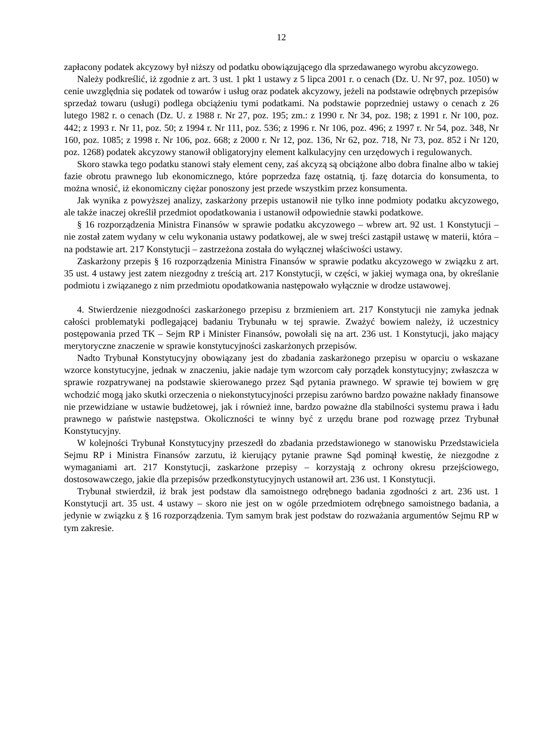12
zapłacony podatek akcyzowy był niższy od podatku obowiązującego dla sprzedawanego wyrobu akcyzowego.
Należy podkreślić, iż zgodnie z art. 3 ust. 1 pkt 1 ustawy z 5 lipca 2001 r. o cenach (Dz. U. Nr 97, poz. 1050) w cenie uwzględnia się podatek od towarów i usług oraz podatek akcyzowy, jeżeli na podstawie odrębnych przepisów sprzedaż towaru (usługi) podlega obciążeniu tymi podatkami. Na podstawie poprzedniej ustawy o cenach z 26 lutego 1982 r. o cenach (Dz. U. z 1988 r. Nr 27, poz. 195; zm.: z 1990 r. Nr 34, poz. 198; z 1991 r. Nr 100, poz. 442; z 1993 r. Nr 11, poz. 50; z 1994 r. Nr 111, poz. 536; z 1996 r. Nr 106, poz. 496; z 1997 r. Nr 54, poz. 348, Nr 160, poz. 1085; z 1998 r. Nr 106, poz. 668; z 2000 r. Nr 12, poz. 136, Nr 62, poz. 718, Nr 73, poz. 852 i Nr 120, poz. 1268) podatek akcyzowy stanowił obligatoryjny element kalkulacyjny cen urzędowych i regulowanych.
Skoro stawka tego podatku stanowi stały element ceny, zaś akcyzą są obciążone albo dobra finalne albo w takiej fazie obrotu prawnego lub ekonomicznego, które poprzedza fazę ostatnią, tj. fazę dotarcia do konsumenta, to można wnosić, iż ekonomiczny ciężar ponoszony jest przede wszystkim przez konsumenta.
Jak wynika z powyższej analizy, zaskarżony przepis ustanowił nie tylko inne podmioty podatku akcyzowego, ale także inaczej określił przedmiot opodatkowania i ustanowił odpowiednie stawki podatkowe.
§ 16 rozporządzenia Ministra Finansów w sprawie podatku akcyzowego – wbrew art. 92 ust. 1 Konstytucji – nie został zatem wydany w celu wykonania ustawy podatkowej, ale w swej treści zastąpił ustawę w materii, która – na podstawie art. 217 Konstytucji – zastrzeżona została do wyłącznej właściwości ustawy.
Zaskarżony przepis § 16 rozporządzenia Ministra Finansów w sprawie podatku akcyzowego w związku z art. 35 ust. 4 ustawy jest zatem niezgodny z treścią art. 217 Konstytucji, w części, w jakiej wymaga ona, by określanie podmiotu i związanego z nim przedmiotu opodatkowania następowało wyłącznie w drodze ustawowej.
4. Stwierdzenie niezgodności zaskarżonego przepisu z brzmieniem art. 217 Konstytucji nie zamyka jednak całości problematyki podlegającej badaniu Trybunału w tej sprawie. Zważyć bowiem należy, iż uczestnicy postępowania przed TK – Sejm RP i Minister Finansów, powołali się na art. 236 ust. 1 Konstytucji, jako mający merytoryczne znaczenie w sprawie konstytucyjności zaskarżonych przepisów.
Nadto Trybunał Konstytucyjny obowiązany jest do zbadania zaskarżonego przepisu w oparciu o wskazane wzorce konstytucyjne, jednak w znaczeniu, jakie nadaje tym wzorcom cały porządek konstytucyjny; zwłaszcza w sprawie rozpatrywanej na podstawie skierowanego przez Sąd pytania prawnego. W sprawie tej bowiem w grę wchodzić mogą jako skutki orzeczenia o niekonstytucyjności przepisu zarówno bardzo poważne nakłady finansowe nie przewidziane w ustawie budżetowej, jak i również inne, bardzo poważne dla stabilności systemu prawa i ładu prawnego w państwie następstwa. Okoliczności te winny być z urzędu brane pod rozwagę przez Trybunał Konstytucyjny.
W kolejności Trybunał Konstytucyjny przeszedł do zbadania przedstawionego w stanowisku Przedstawiciela Sejmu RP i Ministra Finansów zarzutu, iż kierujący pytanie prawne Sąd pominął kwestię, że niezgodne z wymaganiami art. 217 Konstytucji, zaskarżone przepisy – korzystają z ochrony okresu przejściowego, dostosowawczego, jakie dla przepisów przedkonstytucyjnych ustanowił art. 236 ust. 1 Konstytucji.
Trybunał stwierdził, iż brak jest podstaw dla samoistnego odrębnego badania zgodności z art. 236 ust. 1 Konstytucji art. 35 ust. 4 ustawy – skoro nie jest on w ogóle przedmiotem odrębnego samoistnego badania, a jedynie w związku z § 16 rozporządzenia. Tym samym brak jest podstaw do rozważania argumentów Sejmu RP w tym zakresie.